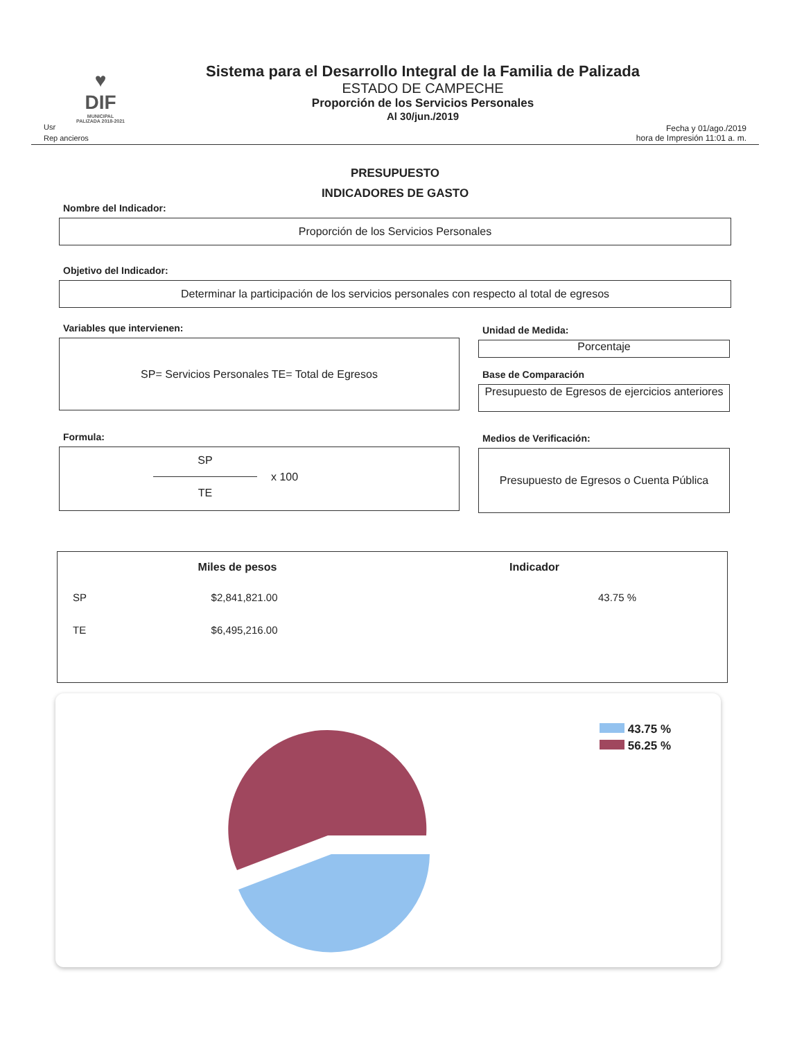♥
DIF
MUNICIPAL
PALIZADA 2018-2021
Sistema para el Desarrollo Integral de la Familia de Palizada
ESTADO DE CAMPECHE
Proporción de los Servicios Personales
Al 30/jun./2019
Usr
Rep ancieros
Fecha y 01/ago./2019
hora de Impresión 11:01 a. m.
PRESUPUESTO
INDICADORES DE GASTO
Nombre del Indicador:
Proporción de los Servicios Personales
Objetivo del Indicador:
Determinar la participación de los servicios personales con respecto al total de egresos
Variables que intervienen:
SP= Servicios Personales TE= Total de Egresos
Formula:
SP
TE
x 100
Unidad de Medida:
Porcentaje
Base de Comparación
Presupuesto de Egresos de ejercicios anteriores
Medios de Verificación:
Presupuesto de Egresos o Cuenta Pública
| | Miles de pesos | Indicador |
| --- | --- | --- |
| SP | $2,841,821.00 | 43.75 % |
| TE | $6,495,216.00 | |
43.75 %
56.25 %